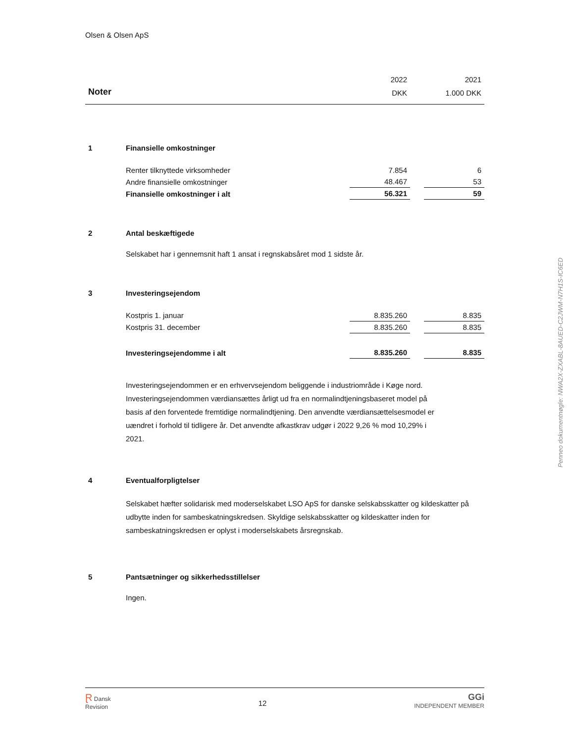Olsen & Olsen ApS
| | | 2022 | | 2021 |
| Noter | | DKK | | 1.000 DKK |
| 1 | Finansielle omkostninger | | | |
| | Renter tilknyttede virksomheder | 7.854 | | 6 |
| | Andre finansielle omkostninger | 48.467 | | 53 |
| | Finansielle omkostninger i alt | 56.321 | | 59 |
| 2 | Antal beskæftigede | | | |
| | Selskabet har i gennemsnit haft 1 ansat i regnskabsåret mod 1 sidste år. | | | |
| 3 | Investeringsejendom | | | |
| | Kostpris 1. januar | 8.835.260 | | 8.835 |
| | Kostpris 31. december | 8.835.260 | | 8.835 |
| | Investeringsejendomme i alt | 8.835.260 | | 8.835 |
| | Investeringsejendommen er en erhvervsejendom beliggende i industriområde i Køge nord. Investeringsejendommen værdiansættes årligt ud fra en normalindtjeningsbaseret model på basis af den forventede fremtidige normalindtjening. Den anvendte værdiansættelsesmodel er uændret i forhold til tidligere år. Det anvendte afkastkrav udgør i 2022 9,26 % mod 10,29% i 2021. | | | |
| 4 | Eventualforpligtelser | | | |
| | Selskabet hæfter solidarisk med moderselskabet LSO ApS for danske selskabsskatter og kildeskatter på udbytte inden for sambeskatningskredsen. Skyldige selskabsskatter og kildeskatter inden for sambeskatningskredsen er oplyst i moderselskabets årsregnskab. | | | |
| 5 | Pantsætninger og sikkerhedsstillelser | | | |
| | Ingen. | | | |
Penneo dokumentnøgle: NWA2X-ZXABL-8AUED-C2JWM-N7H1S-IC6ED
Ɽ Dansk
Revision
12
GGi
INDEPENDENT MEMBER